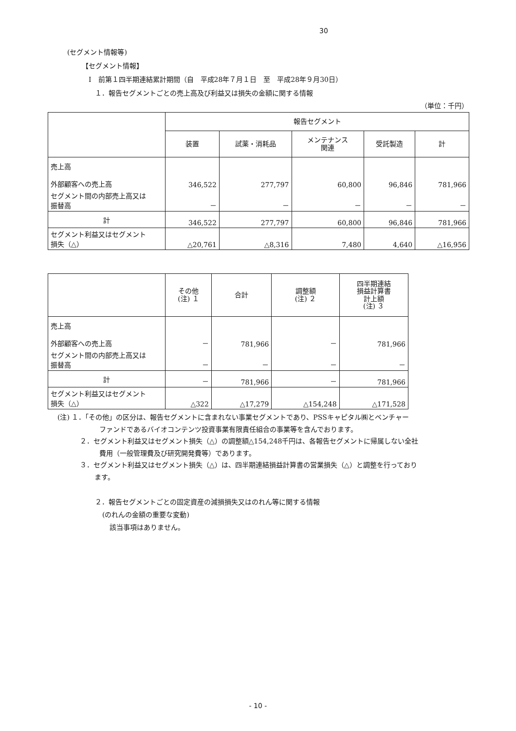30
(セグメント情報等)
【セグメント情報】
Ⅰ　前第１四半期連結累計期間（自　平成28年７月１日　至　平成28年９月30日）
１．報告セグメントごとの売上高及び利益又は損失の金額に関する情報
（単位：千円）
| | 報告セグメント | | | | |
| --- | --- | --- | --- | --- | --- |
| | 装置 | 試薬・消耗品 | メンテナンス 関連 | 受託製造 | 計 |
| 売上高 外部顧客への売上高 | 346,522 | 277,797 | 60,800 | 96,846 | 781,966 |
| セグメント間の内部売上高又は 振替高 | － | － | － | － | － |
| 計 | 346,522 | 277,797 | 60,800 | 96,846 | 781,966 |
| セグメント利益又はセグメント 損失（△） | △20,761 | △8,316 | 7,480 | 4,640 | △16,956 |
| | その他 (注) １ | 合計 | 調整額 (注) ２ | 四半期連結 損益計算書 計上額 (注) ３ |
| --- | --- | --- | --- | --- |
| 売上高 外部顧客への売上高 | － | 781,966 | － | 781,966 |
| セグメント間の内部売上高又は 振替高 | － | － | － | － |
| 計 | － | 781,966 | － | 781,966 |
| セグメント利益又はセグメント 損失（△） | △322 | △17,279 | △154,248 | △171,528 |
(注) １．「その他」の区分は、報告セグメントに含まれない事業セグメントであり、PSSキャピタル㈱とベンチャー
ファンドであるバイオコンテンツ投資事業有限責任組合の事業等を含んでおります。
２．セグメント利益又はセグメント損失（△）の調整額△154,248千円は、各報告セグメントに帰属しない全社
費用（一般管理費及び研究開発費等）であります。
３．セグメント利益又はセグメント損失（△）は、四半期連結損益計算書の営業損失（△）と調整を行っており
ます。
２．報告セグメントごとの固定資産の減損損失又はのれん等に関する情報
(のれんの金額の重要な変動)
該当事項はありません。
- 10 -